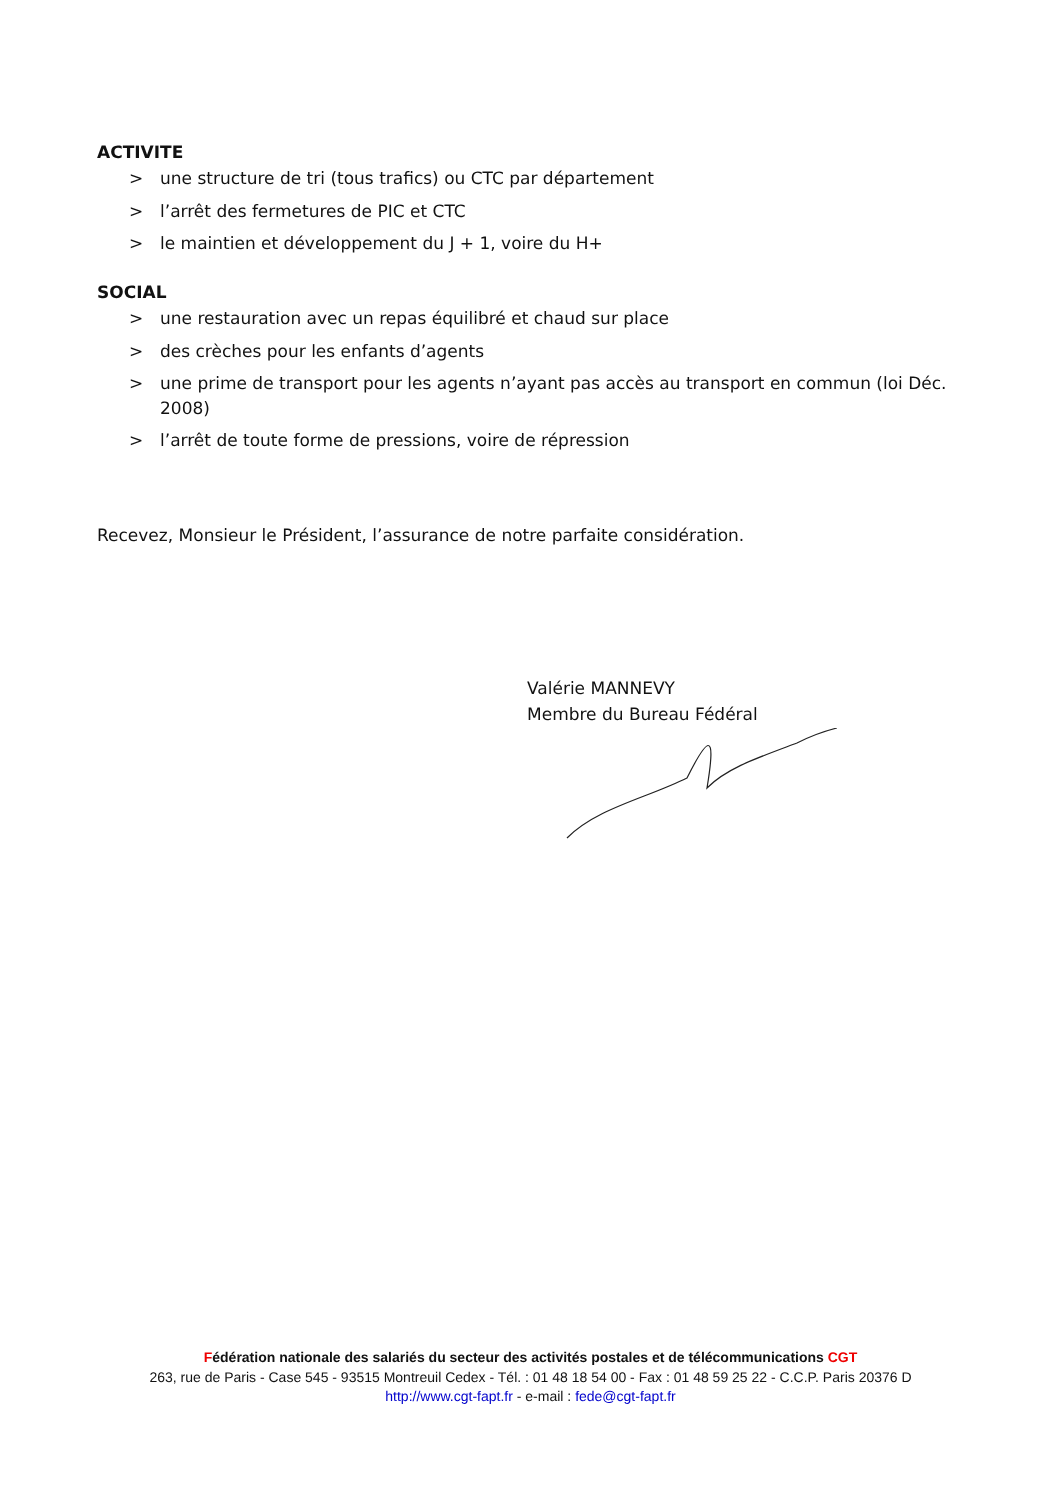ACTIVITE
> une structure de tri (tous trafics) ou CTC par département
> l’arrêt des fermetures de PIC et CTC
> le maintien et développement du J + 1, voire du H+
SOCIAL
> une restauration avec un repas équilibré et chaud sur place
> des crèches pour les enfants d’agents
> une prime de transport pour les agents n’ayant pas accès au transport en commun (loi Déc. 2008)
> l’arrêt de toute forme de pressions, voire de répression
Recevez, Monsieur le Président, l’assurance de notre parfaite considération.
Valérie MANNEVY
Membre du Bureau Fédéral
Fédération nationale des salariés du secteur des activités postales et de télécommunications CGT
263, rue de Paris - Case 545 - 93515 Montreuil Cedex - Tél. : 01 48 18 54 00 - Fax : 01 48 59 25 22 - C.C.P. Paris 20376 D
http://www.cgt-fapt.fr - e-mail : fede@cgt-fapt.fr